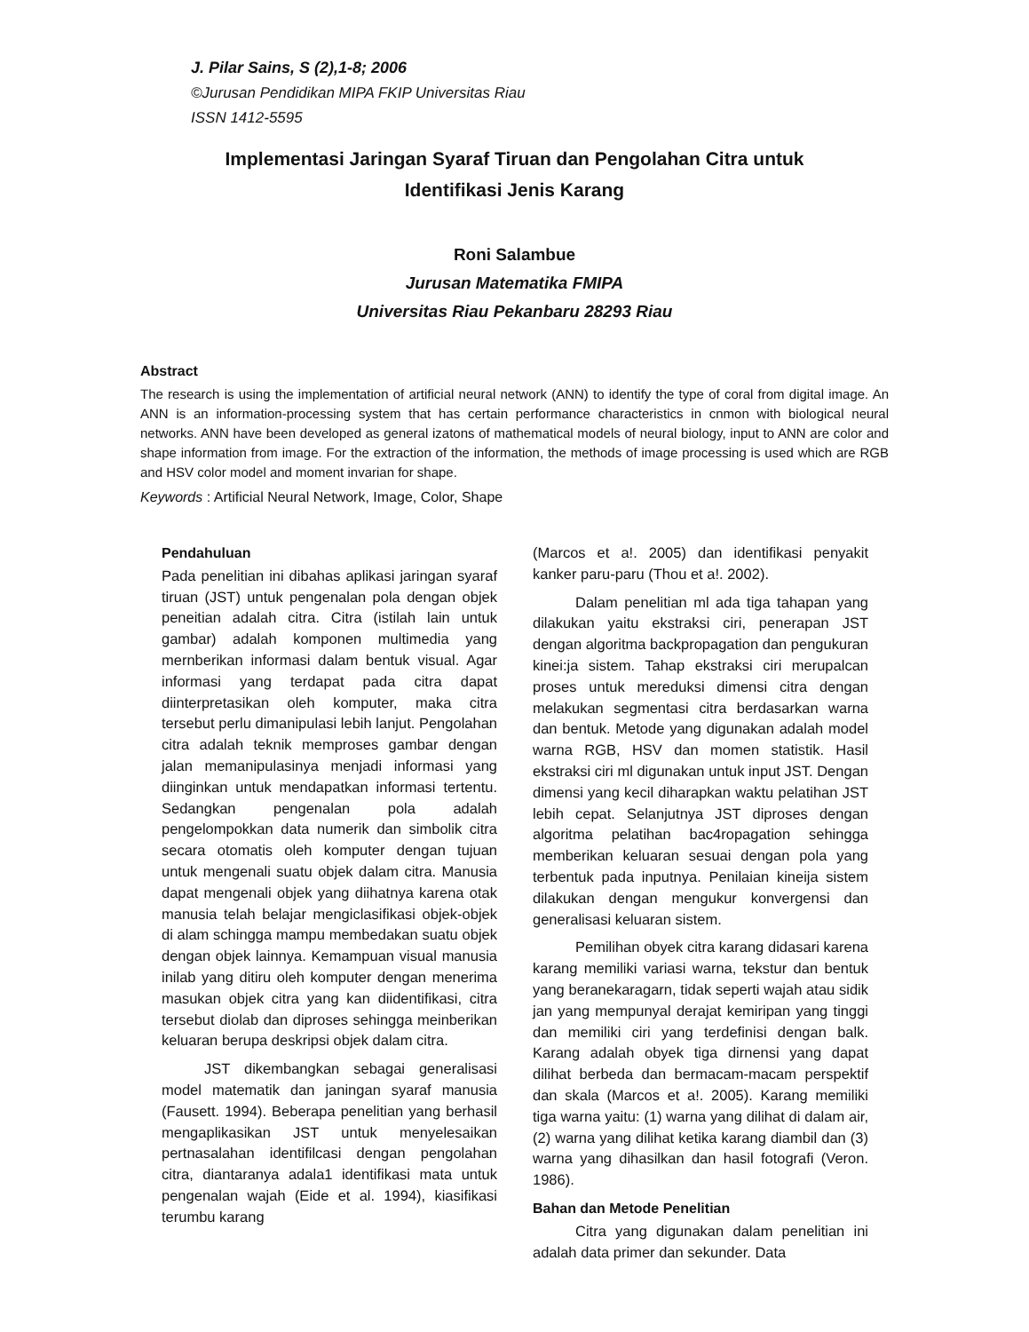J. Pilar Sains, S (2),1-8; 2006
©Jurusan Pendidikan MIPA FKIP Universitas Riau
ISSN 1412-5595
Implementasi Jaringan Syaraf Tiruan dan Pengolahan Citra untuk
Identifikasi Jenis Karang
Roni Salambue
Jurusan Matematika FMIPA
Universitas Riau Pekanbaru 28293 Riau
Abstract
The research is using the implementation of artificial neural network (ANN) to identify the type of coral from digital image. An ANN is an information-processing system that has certain performance characteristics in cnmon with biological neural networks. ANN have been developed as general izatons of mathematical models of neural biology, input to ANN are color and shape information from image. For the extraction of the information, the methods of image processing is used which are RGB and HSV color model and moment invarian for shape.
Keywords : Artificial Neural Network, Image, Color, Shape
Pendahuluan
Pada penelitian ini dibahas aplikasi jaringan syaraf tiruan (JST) untuk pengenalan pola dengan objek peneitian adalah citra. Citra (istilah lain untuk gambar) adalah komponen multimedia yang mernberikan informasi dalam bentuk visual. Agar informasi yang terdapat pada citra dapat diinterpretasikan oleh komputer, maka citra tersebut perlu dimanipulasi lebih lanjut. Pengolahan citra adalah teknik memproses gambar dengan jalan memanipulasinya menjadi informasi yang diinginkan untuk mendapatkan informasi tertentu. Sedangkan pengenalan pola adalah pengelompokkan data numerik dan simbolik citra secara otomatis oleh komputer dengan tujuan untuk mengenali suatu objek dalam citra. Manusia dapat mengenali objek yang diihatnya karena otak manusia telah belajar mengiclasifikasi objek-objek di alam schingga mampu membedakan suatu objek dengan objek lainnya. Kemampuan visual manusia inilab yang ditiru oleh komputer dengan menerima masukan objek citra yang kan diidentifikasi, citra tersebut diolab dan diproses sehingga meinberikan keluaran berupa deskripsi objek dalam citra.
JST dikembangkan sebagai generalisasi model matematik dan janingan syaraf manusia (Fausett. 1994). Beberapa penelitian yang berhasil mengaplikasikan JST untuk menyelesaikan pertnasalahan identifilcasi dengan pengolahan citra, diantaranya adala1 identifikasi mata untuk pengenalan wajah (Eide et al. 1994), kiasifikasi terumbu karang
(Marcos et a!. 2005) dan identifikasi penyakit kanker paru-paru (Thou et a!. 2002).
Dalam penelitian ml ada tiga tahapan yang dilakukan yaitu ekstraksi ciri, penerapan JST dengan algoritma backpropagation dan pengukuran kinei:ja sistem. Tahap ekstraksi ciri merupalcan proses untuk mereduksi dimensi citra dengan melakukan segmentasi citra berdasarkan warna dan bentuk. Metode yang digunakan adalah model warna RGB, HSV dan momen statistik. Hasil ekstraksi ciri ml digunakan untuk input JST. Dengan dimensi yang kecil diharapkan waktu pelatihan JST lebih cepat. Selanjutnya JST diproses dengan algoritma pelatihan bac4ropagation sehingga memberikan keluaran sesuai dengan pola yang terbentuk pada inputnya. Penilaian kineija sistem dilakukan dengan mengukur konvergensi dan generalisasi keluaran sistem.
Pemilihan obyek citra karang didasari karena karang memiliki variasi warna, tekstur dan bentuk yang beranekaragarn, tidak seperti wajah atau sidik jan yang mempunyal derajat kemiripan yang tinggi dan memiliki ciri yang terdefinisi dengan balk. Karang adalah obyek tiga dirnensi yang dapat dilihat berbeda dan bermacam-macam perspektif dan skala (Marcos et a!. 2005). Karang memiliki tiga warna yaitu: (1) warna yang dilihat di dalam air, (2) warna yang dilihat ketika karang diambil dan (3) warna yang dihasilkan dan hasil fotografi (Veron. 1986).
Bahan dan Metode Penelitian
Citra yang digunakan dalam penelitian ini adalah data primer dan sekunder. Data